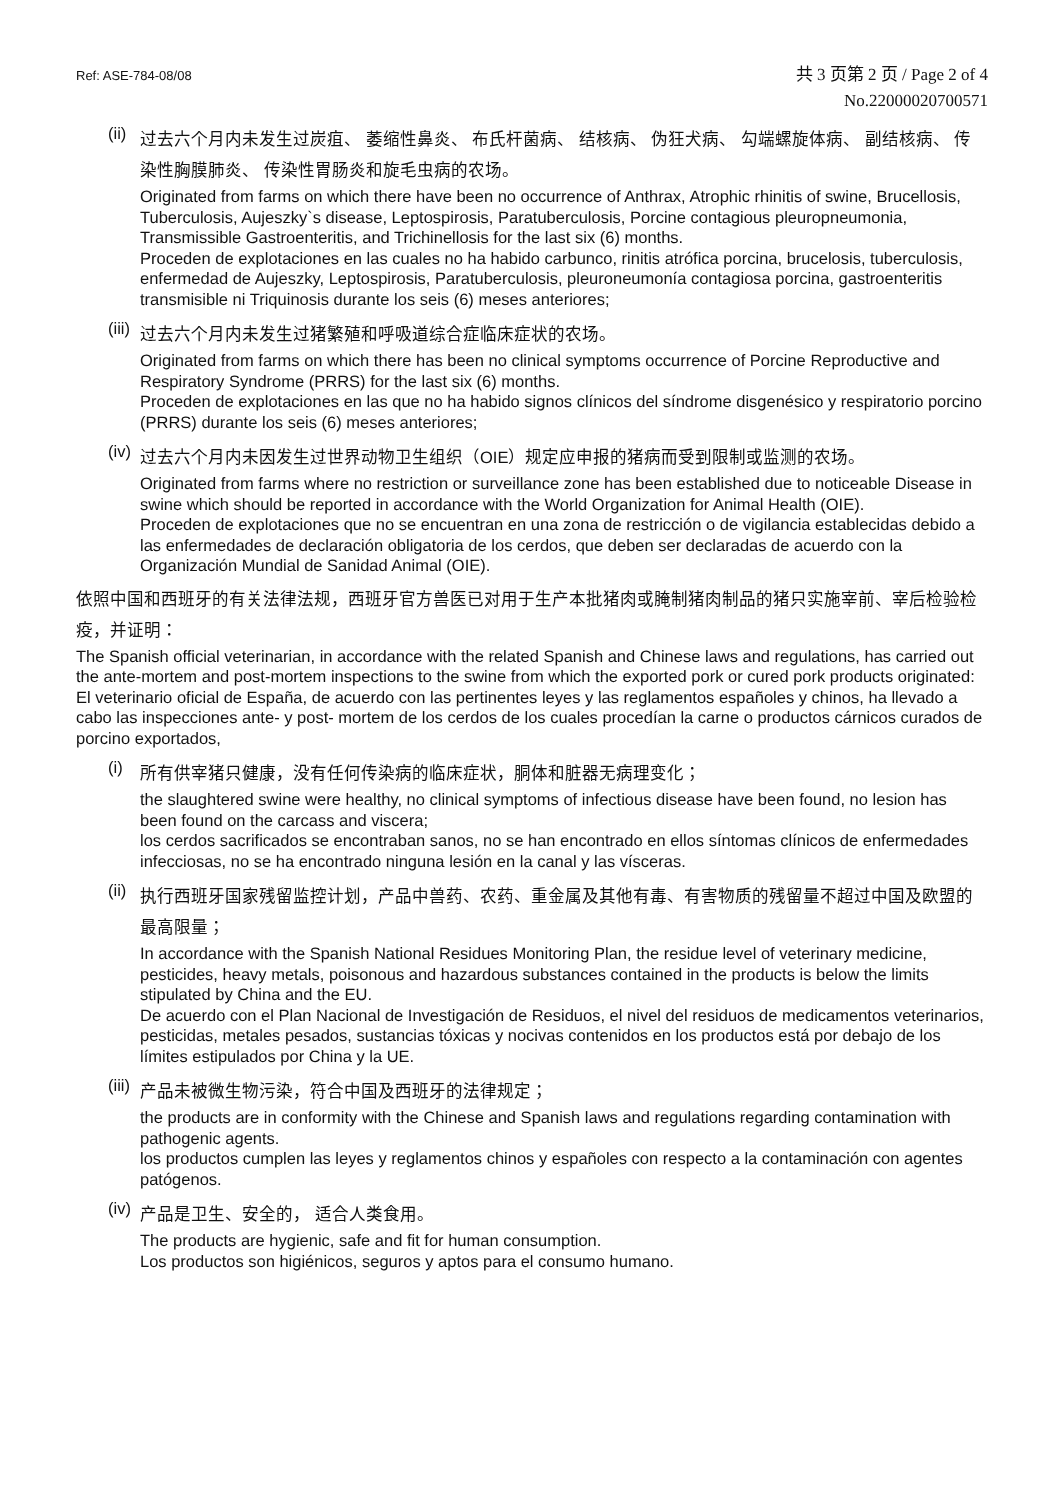Ref: ASE-784-08/08
共 3 页第 2 页 / Page 2 of 4
No.22000020700571
(ii)
过去六个月内未发生过炭疽、 萎缩性鼻炎、 布氏杆菌病、 结核病、 伪狂犬病、 勾端螺旋体病、 副结核病、 传染性胸膜肺炎、 传染性胃肠炎和旋毛虫病的农场。
Originated from farms on which there have been no occurrence of Anthrax, Atrophic rhinitis of swine, Brucellosis, Tuberculosis, Aujeszky`s disease, Leptospirosis, Paratuberculosis, Porcine contagious pleuropneumonia, Transmissible Gastroenteritis, and Trichinellosis for the last six (6) months.
Proceden de explotaciones en las cuales no ha habido carbunco, rinitis atrófica porcina, brucelosis, tuberculosis, enfermedad de Aujeszky, Leptospirosis, Paratuberculosis, pleuroneumonía contagiosa porcina, gastroenteritis transmisible ni Triquinosis durante los seis (6) meses anteriores;
(iii)
过去六个月内未发生过猪繁殖和呼吸道综合症临床症状的农场。
Originated from farms on which there has been no clinical symptoms occurrence of Porcine Reproductive and Respiratory Syndrome (PRRS) for the last six (6) months.
Proceden de explotaciones en las que no ha habido signos clínicos del síndrome disgenésico y respiratorio porcino (PRRS) durante los seis (6) meses anteriores;
(iv)
过去六个月内未因发生过世界动物卫生组织（OIE）规定应申报的猪病而受到限制或监测的农场。
Originated from farms where no restriction or surveillance zone has been established due to noticeable Disease in swine which should be reported in accordance with the World Organization for Animal Health (OIE).
Proceden de explotaciones que no se encuentran en una zona de restricción o de vigilancia establecidas debido a las enfermedades de declaración obligatoria de los cerdos, que deben ser declaradas de acuerdo con la Organización Mundial de Sanidad Animal (OIE).
依照中国和西班牙的有关法律法规，西班牙官方兽医已对用于生产本批猪肉或腌制猪肉制品的猪只实施宰前、宰后检验检疫，并证明：
The Spanish official veterinarian, in accordance with the related Spanish and Chinese laws and regulations, has carried out the ante-mortem and post-mortem inspections to the swine from which the exported pork or cured pork products originated:
El veterinario oficial de España, de acuerdo con las pertinentes leyes y las reglamentos españoles y chinos, ha llevado a cabo las inspecciones ante- y post- mortem de los cerdos de los cuales procedían la carne o productos cárnicos curados de porcino exportados,
(i)
所有供宰猪只健康，没有任何传染病的临床症状，胴体和脏器无病理变化；
the slaughtered swine were healthy, no clinical symptoms of infectious disease have been found, no lesion has been found on the carcass and viscera;
los cerdos sacrificados se encontraban sanos, no se han encontrado en ellos síntomas clínicos de enfermedades infecciosas, no se ha encontrado ninguna lesión en la canal y las vísceras.
(ii)
执行西班牙国家残留监控计划，产品中兽药、农药、重金属及其他有毒、有害物质的残留量不超过中国及欧盟的最高限量；
In accordance with the Spanish National Residues Monitoring Plan, the residue level of veterinary medicine, pesticides, heavy metals, poisonous and hazardous substances contained in the products is below the limits stipulated by China and the EU.
De acuerdo con el Plan Nacional de Investigación de Residuos, el nivel del residuos de medicamentos veterinarios, pesticidas, metales pesados, sustancias tóxicas y nocivas contenidos en los productos está por debajo de los límites estipulados por China y la UE.
(iii)
产品未被微生物污染，符合中国及西班牙的法律规定；
the products are in conformity with the Chinese and Spanish laws and regulations regarding contamination with pathogenic agents.
los productos cumplen las leyes y reglamentos chinos y españoles con respecto a la contaminación con agentes patógenos.
(iv)
产品是卫生、安全的， 适合人类食用。
The products are hygienic, safe and fit for human consumption.
Los productos son higiénicos, seguros y aptos para el consumo humano.